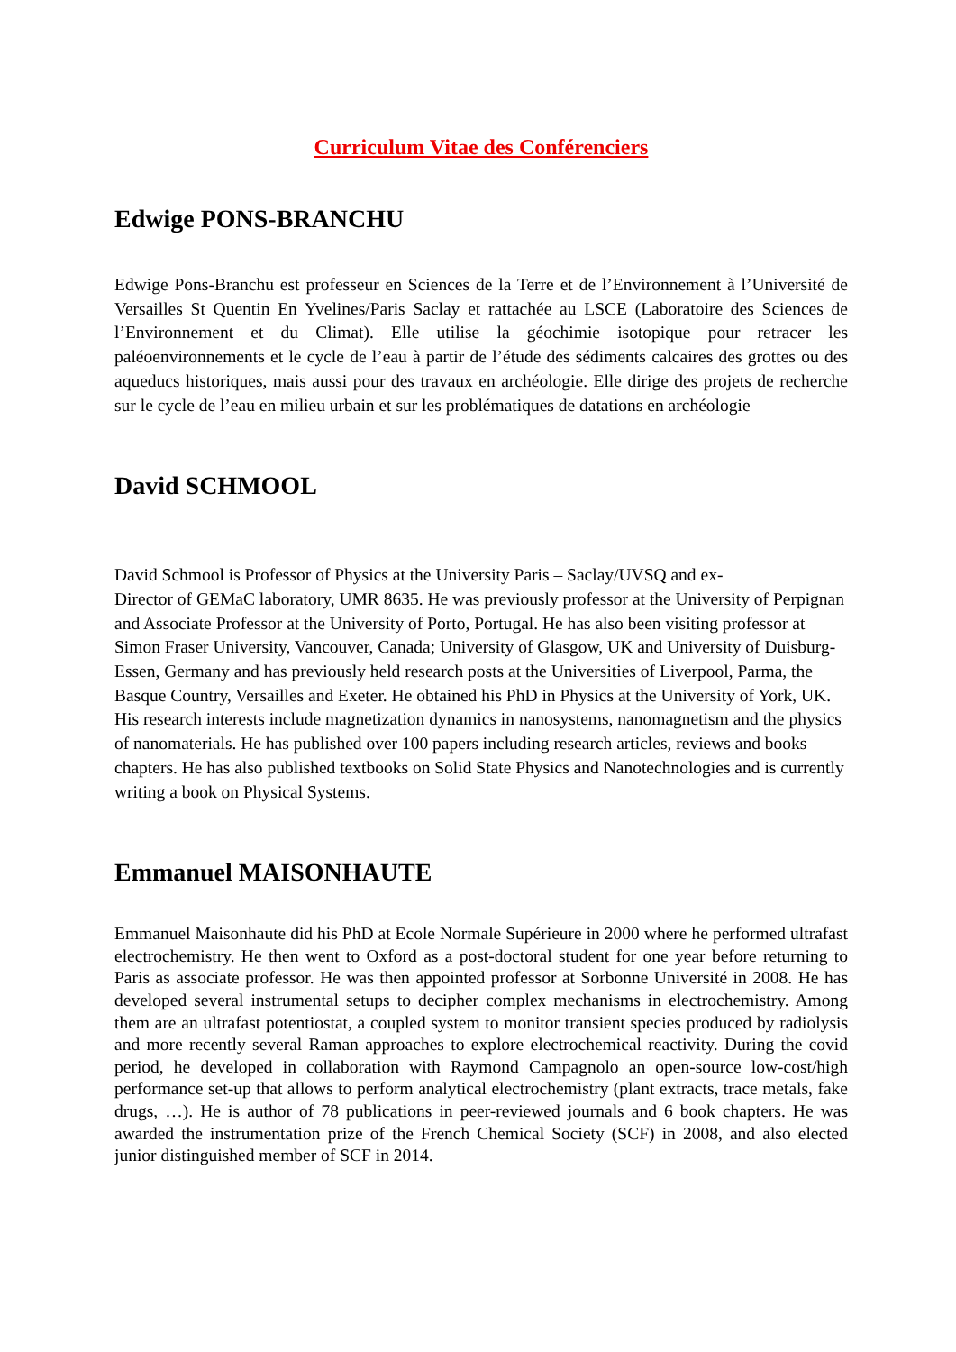Curriculum Vitae des Conférenciers
Edwige PONS-BRANCHU
Edwige Pons-Branchu est professeur en Sciences de la Terre et de l’Environnement à l’Université de Versailles St Quentin En Yvelines/Paris Saclay et rattachée au LSCE (Laboratoire des Sciences de l’Environnement et du Climat). Elle utilise la géochimie isotopique pour retracer les paléoenvironnements et le cycle de l’eau à partir de l’étude des sédiments calcaires des grottes ou des aqueducs historiques, mais aussi pour des travaux en archéologie. Elle dirige des projets de recherche sur le cycle de l’eau en milieu urbain et sur les problématiques de datations en archéologie
David SCHMOOL
David Schmool is Professor of Physics at the University Paris – Saclay/UVSQ and ex-
Director of GEMaC laboratory, UMR 8635. He was previously professor at the University of Perpignan and Associate Professor at the University of Porto, Portugal. He has also been visiting professor at Simon Fraser University, Vancouver, Canada; University of Glasgow, UK and University of Duisburg-Essen, Germany and has previously held research posts at the Universities of Liverpool, Parma, the Basque Country, Versailles and Exeter. He obtained his PhD in Physics at the University of York, UK. His research interests include magnetization dynamics in nanosystems, nanomagnetism and the physics of nanomaterials. He has published over 100 papers including research articles, reviews and books chapters. He has also published textbooks on Solid State Physics and Nanotechnologies and is currently writing a book on Physical Systems.
Emmanuel MAISONHAUTE
Emmanuel Maisonhaute did his PhD at Ecole Normale Supérieure in 2000 where he performed ultrafast electrochemistry. He then went to Oxford as a post-doctoral student for one year before returning to Paris as associate professor. He was then appointed professor at Sorbonne Université in 2008. He has developed several instrumental setups to decipher complex mechanisms in electrochemistry. Among them are an ultrafast potentiostat, a coupled system to monitor transient species produced by radiolysis and more recently several Raman approaches to explore electrochemical reactivity. During the covid period, he developed in collaboration with Raymond Campagnolo an open-source low-cost/high performance set-up that allows to perform analytical electrochemistry (plant extracts, trace metals, fake drugs, …). He is author of 78 publications in peer-reviewed journals and 6 book chapters. He was awarded the instrumentation prize of the French Chemical Society (SCF) in 2008, and also elected junior distinguished member of SCF in 2014.